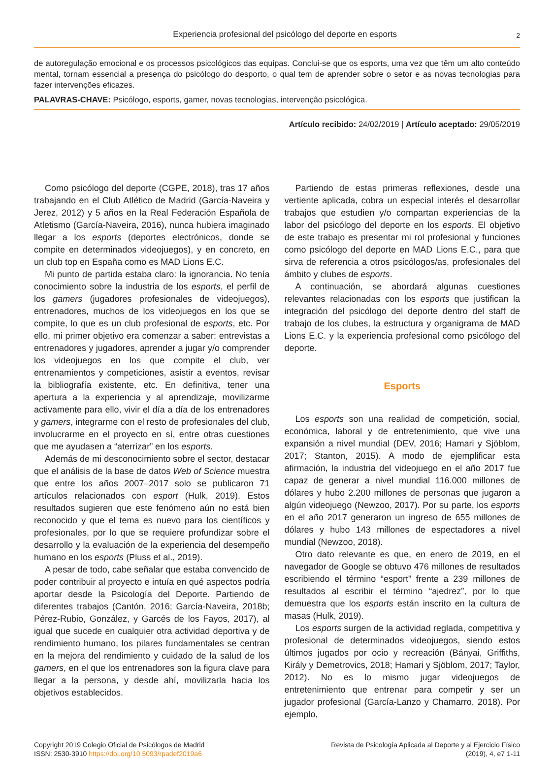Experiencia profesional del psicólogo del deporte en esports 2
de autoregulação emocional e os processos psicológicos das equipas. Conclui-se que os esports, uma vez que têm um alto conteúdo mental, tornam essencial a presença do psicólogo do desporto, o qual tem de aprender sobre o setor e as novas tecnologias para fazer intervenções eficazes.
PALAVRAS-CHAVE: Psicólogo, esports, gamer, novas tecnologias, intervenção psicológica.
Artículo recibido: 24/02/2019 | Artículo aceptado: 29/05/2019
Como psicólogo del deporte (CGPE, 2018), tras 17 años trabajando en el Club Atlético de Madrid (García-Naveira y Jerez, 2012) y 5 años en la Real Federación Española de Atletismo (García-Naveira, 2016), nunca hubiera imaginado llegar a los esports (deportes electrónicos, donde se compite en determinados videojuegos), y en concreto, en un club top en España como es MAD Lions E.C.
Mi punto de partida estaba claro: la ignorancia. No tenía conocimiento sobre la industria de los esports, el perfil de los gamers (jugadores profesionales de videojuegos), entrenadores, muchos de los videojuegos en los que se compite, lo que es un club profesional de esports, etc. Por ello, mi primer objetivo era comenzar a saber: entrevistas a entrenadores y jugadores, aprender a jugar y/o comprender los videojuegos en los que compite el club, ver entrenamientos y competiciones, asistir a eventos, revisar la bibliografía existente, etc. En definitiva, tener una apertura a la experiencia y al aprendizaje, movilizarme activamente para ello, vivir el día a día de los entrenadores y gamers, integrarme con el resto de profesionales del club, involucrarme en el proyecto en sí, entre otras cuestiones que me ayudasen a “aterrizar” en los esports.
Además de mi desconocimiento sobre el sector, destacar que el análisis de la base de datos Web of Science muestra que entre los años 2007–2017 solo se publicaron 71 artículos relacionados con esport (Hulk, 2019). Estos resultados sugieren que este fenómeno aún no está bien reconocido y que el tema es nuevo para los científicos y profesionales, por lo que se requiere profundizar sobre el desarrollo y la evaluación de la experiencia del desempeño humano en los esports (Pluss et al., 2019).
A pesar de todo, cabe señalar que estaba convencido de poder contribuir al proyecto e intuía en qué aspectos podría aportar desde la Psicología del Deporte. Partiendo de diferentes trabajos (Cantón, 2016; García-Naveira, 2018b; Pérez-Rubio, González, y Garcés de los Fayos, 2017), al igual que sucede en cualquier otra actividad deportiva y de rendimiento humano, los pilares fundamentales se centran en la mejora del rendimiento y cuidado de la salud de los gamers, en el que los entrenadores son la figura clave para llegar a la persona, y desde ahí, movilizarla hacia los objetivos establecidos.
Partiendo de estas primeras reflexiones, desde una vertiente aplicada, cobra un especial interés el desarrollar trabajos que estudien y/o compartan experiencias de la labor del psicólogo del deporte en los esports. El objetivo de este trabajo es presentar mi rol profesional y funciones como psicólogo del deporte en MAD Lions E.C., para que sirva de referencia a otros psicólogos/as, profesionales del ámbito y clubes de esports.
A continuación, se abordará algunas cuestiones relevantes relacionadas con los esports que justifican la integración del psicólogo del deporte dentro del staff de trabajo de los clubes, la estructura y organigrama de MAD Lions E.C. y la experiencia profesional como psicólogo del deporte.
Esports
Los esports son una realidad de competición, social, económica, laboral y de entretenimiento, que vive una expansión a nivel mundial (DEV, 2016; Hamari y Sjöblom, 2017; Stanton, 2015). A modo de ejemplificar esta afirmación, la industria del videojuego en el año 2017 fue capaz de generar a nivel mundial 116.000 millones de dólares y hubo 2.200 millones de personas que jugaron a algún videojuego (Newzoo, 2017). Por su parte, los esports en el año 2017 generaron un ingreso de 655 millones de dólares y hubo 143 millones de espectadores a nivel mundial (Newzoo, 2018).
Otro dato relevante es que, en enero de 2019, en el navegador de Google se obtuvo 476 millones de resultados escribiendo el término “esport” frente a 239 millones de resultados al escribir el término “ajedrez”, por lo que demuestra que los esports están inscrito en la cultura de masas (Hulk, 2019).
Los esports surgen de la actividad reglada, competitiva y profesional de determinados videojuegos, siendo estos últimos jugados por ocio y recreación (Bányai, Griffiths, Király y Demetrovics, 2018; Hamari y Sjöblom, 2017; Taylor, 2012). No es lo mismo jugar videojuegos de entretenimiento que entrenar para competir y ser un jugador profesional (García-Lanzo y Chamarro, 2018). Por ejemplo,
Copyright 2019 Colegio Oficial de Psicólogos de Madrid
ISSN: 2530-3910 https://doi.org/10.5093/rpadef2019a6
Revista de Psicología Aplicada al Deporte y al Ejercicio Físico
(2019), 4, e7 1-11